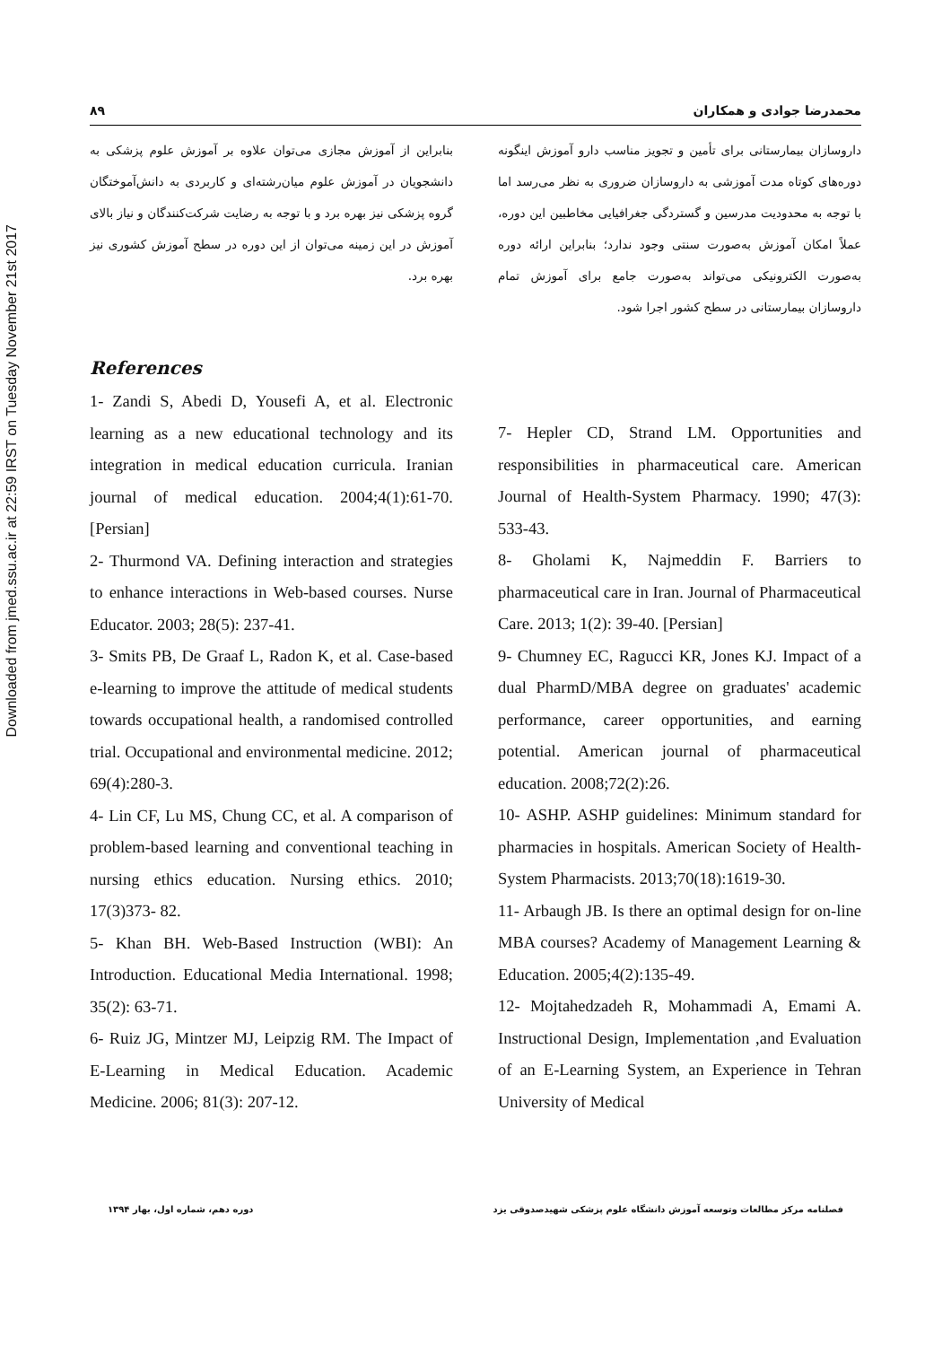Downloaded from jmed.ssu.ac.ir at 22:59 IRST on Tuesday November 21st 2017
۸۹ محمدرضا جوادی و همکاران
داروسازان بیمارستانی برای تأمین و تجویز مناسب دارو آموزش اینگونه دوره‌های کوتاه مدت آموزشی به داروسازان ضروری به نظر می‌رسد اما با توجه به محدودیت مدرسین و گستردگی جغرافیایی مخاطبین این دوره، عملاً امکان آموزش به‌صورت سنتی وجود ندارد؛ بنابراین ارائه دوره به‌صورت الکترونیکی می‌تواند به‌صورت جامع برای آموزش تمام داروسازان بیمارستانی در سطح کشور اجرا شود.
بنابراین از آموزش مجازی می‌توان علاوه بر آموزش علوم پزشکی به دانشجویان در آموزش علوم میان‌رشته‌ای و کاربردی به دانش‌آموختگان گروه پزشکی نیز بهره برد و با توجه به رضایت شرکت‌کنندگان و نیاز بالای آموزش در این زمینه می‌توان از این دوره در سطح آموزش کشوری نیز بهره برد.
References
1- Zandi S, Abedi D, Yousefi A, et al. Electronic learning as a new educational technology and its integration in medical education curricula. Iranian journal of medical education. 2004;4(1):61-70. [Persian]
2- Thurmond VA. Defining interaction and strategies to enhance interactions in Web-based courses. Nurse Educator. 2003; 28(5): 237-41.
3- Smits PB, De Graaf L, Radon K, et al. Case-based e-learning to improve the attitude of medical students towards occupational health, a randomised controlled trial. Occupational and environmental medicine. 2012; 69(4):280-3.
4- Lin CF, Lu MS, Chung CC, et al. A comparison of problem-based learning and conventional teaching in nursing ethics education. Nursing ethics. 2010; 17(3)373- 82.
5- Khan BH. Web-Based Instruction (WBI): An Introduction. Educational Media International. 1998; 35(2): 63-71.
6- Ruiz JG, Mintzer MJ, Leipzig RM. The Impact of E-Learning in Medical Education. Academic Medicine. 2006; 81(3): 207-12.
7- Hepler CD, Strand LM. Opportunities and responsibilities in pharmaceutical care. American Journal of Health-System Pharmacy. 1990; 47(3): 533-43.
8- Gholami K, Najmeddin F. Barriers to pharmaceutical care in Iran. Journal of Pharmaceutical Care. 2013; 1(2): 39-40. [Persian]
9- Chumney EC, Ragucci KR, Jones KJ. Impact of a dual PharmD/MBA degree on graduates' academic performance, career opportunities, and earning potential. American journal of pharmaceutical education. 2008;72(2):26.
10- ASHP. ASHP guidelines: Minimum standard for pharmacies in hospitals. American Society of Health-System Pharmacists. 2013;70(18):1619-30.
11- Arbaugh JB. Is there an optimal design for on-line MBA courses? Academy of Management Learning & Education. 2005;4(2):135-49.
12- Mojtahedzadeh R, Mohammadi A, Emami A. Instructional Design, Implementation ,and Evaluation of an E-Learning System, an Experience in Tehran University of Medical
فصلنامه مرکز مطالعات وتوسعه آموزش دانشگاه علوم پزشکی شهیدصدوقی یزد دوره دهم، شماره اول، بهار ۱۳۹۴